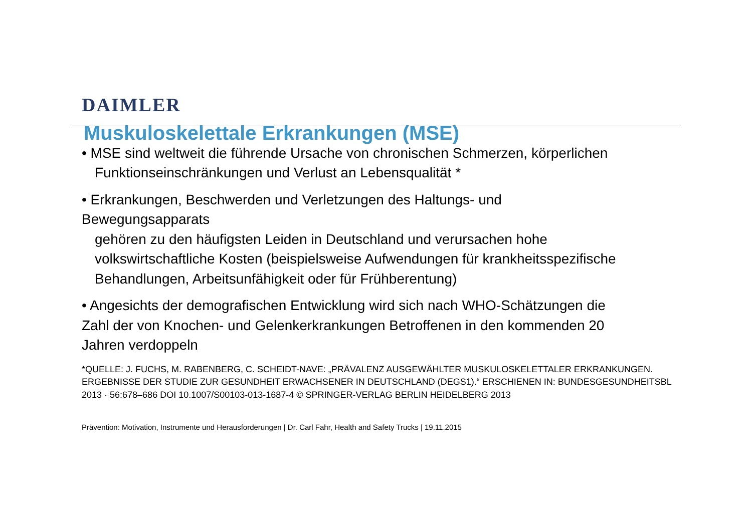DAIMLER
Muskuloskelettale Erkrankungen (MSE)
• MSE sind weltweit die führende Ursache von chronischen Schmerzen, körperlichen
Funktionseinschränkungen und Verlust an Lebensqualität *
• Erkrankungen, Beschwerden und Verletzungen des Haltungs- und
Bewegungsapparats
gehören zu den häufigsten Leiden in Deutschland und verursachen hohe
volkswirtschaftliche Kosten (beispielsweise Aufwendungen für krankheitsspezifische
Behandlungen, Arbeitsunfähigkeit oder für Frühberentung)
• Angesichts der demografischen Entwicklung wird sich nach WHO-Schätzungen die
Zahl der von Knochen- und Gelenkerkrankungen Betroffenen in den kommenden 20
Jahren verdoppeln
*QUELLE: J. FUCHS, M. RABENBERG, C. SCHEIDT-NAVE: „PRÄVALENZ AUSGEWÄHLTER MUSKULOSKELETTALER ERKRANKUNGEN. ERGEBNISSE DER STUDIE ZUR GESUNDHEIT ERWACHSENER IN DEUTSCHLAND (DEGS1).“ ERSCHIENEN IN: BUNDESGESUNDHEITSBL 2013 · 56:678–686 DOI 10.1007/S00103-013-1687-4 © SPRINGER-VERLAG BERLIN HEIDELBERG 2013
Prävention: Motivation, Instrumente und Herausforderungen | Dr. Carl Fahr, Health and Safety Trucks | 19.11.2015